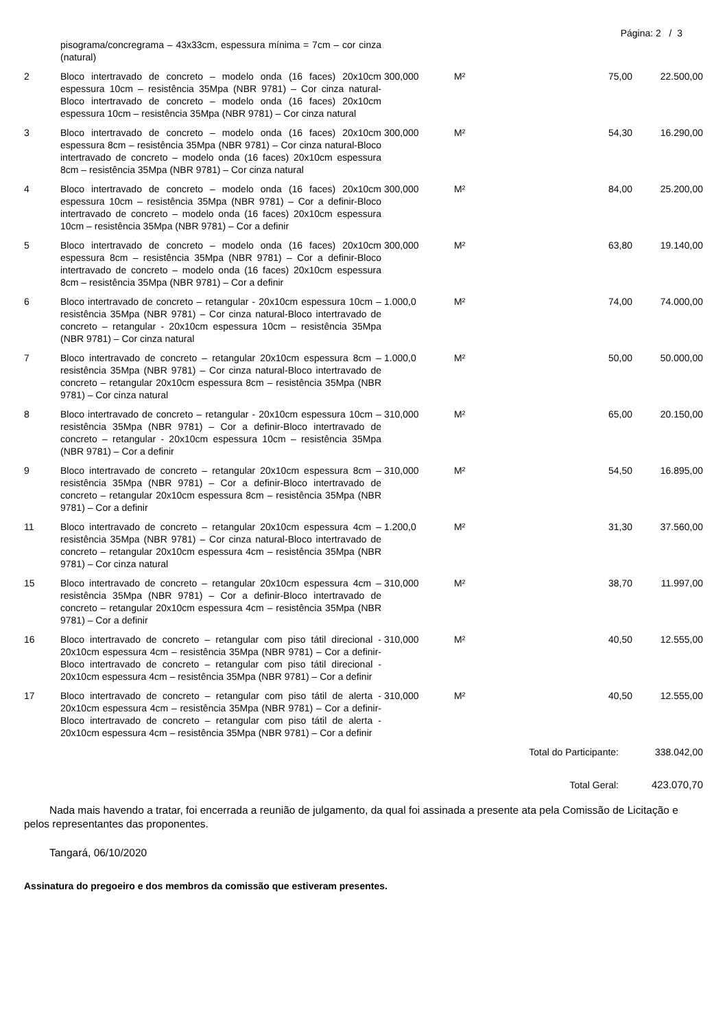Página: 2 / 3
| | pisograma/concregrama – 43x33cm, espessura mínima = 7cm – cor cinza (natural) | | | | |
| 2 | Bloco intertravado de concreto – modelo onda (16 faces) 20x10cm espessura 10cm – resistência 35Mpa (NBR 9781) – Cor cinza natural-Bloco intertravado de concreto – modelo onda (16 faces) 20x10cm espessura 10cm – resistência 35Mpa (NBR 9781) – Cor cinza natural | 300,000 | M² | 75,00 | 22.500,00 |
| 3 | Bloco intertravado de concreto – modelo onda (16 faces) 20x10cm espessura 8cm – resistência 35Mpa (NBR 9781) – Cor cinza natural-Bloco intertravado de concreto – modelo onda (16 faces) 20x10cm espessura 8cm – resistência 35Mpa (NBR 9781) – Cor cinza natural | 300,000 | M² | 54,30 | 16.290,00 |
| 4 | Bloco intertravado de concreto – modelo onda (16 faces) 20x10cm espessura 10cm – resistência 35Mpa (NBR 9781) – Cor a definir-Bloco intertravado de concreto – modelo onda (16 faces) 20x10cm espessura 10cm – resistência 35Mpa (NBR 9781) – Cor a definir | 300,000 | M² | 84,00 | 25.200,00 |
| 5 | Bloco intertravado de concreto – modelo onda (16 faces) 20x10cm espessura 8cm – resistência 35Mpa (NBR 9781) – Cor a definir-Bloco intertravado de concreto – modelo onda (16 faces) 20x10cm espessura 8cm – resistência 35Mpa (NBR 9781) – Cor a definir | 300,000 | M² | 63,80 | 19.140,00 |
| 6 | Bloco intertravado de concreto – retangular - 20x10cm espessura 10cm – resistência 35Mpa (NBR 9781) – Cor cinza natural-Bloco intertravado de concreto – retangular - 20x10cm espessura 10cm – resistência 35Mpa (NBR 9781) – Cor cinza natural | 1.000,0 | M² | 74,00 | 74.000,00 |
| 7 | Bloco intertravado de concreto – retangular 20x10cm espessura 8cm – resistência 35Mpa (NBR 9781) – Cor cinza natural-Bloco intertravado de concreto – retangular 20x10cm espessura 8cm – resistência 35Mpa (NBR 9781) – Cor cinza natural | 1.000,0 | M² | 50,00 | 50.000,00 |
| 8 | Bloco intertravado de concreto – retangular - 20x10cm espessura 10cm – resistência 35Mpa (NBR 9781) – Cor a definir-Bloco intertravado de concreto – retangular - 20x10cm espessura 10cm – resistência 35Mpa (NBR 9781) – Cor a definir | 310,000 | M² | 65,00 | 20.150,00 |
| 9 | Bloco intertravado de concreto – retangular 20x10cm espessura 8cm – resistência 35Mpa (NBR 9781) – Cor a definir-Bloco intertravado de concreto – retangular 20x10cm espessura 8cm – resistência 35Mpa (NBR 9781) – Cor a definir | 310,000 | M² | 54,50 | 16.895,00 |
| 11 | Bloco intertravado de concreto – retangular 20x10cm espessura 4cm – resistência 35Mpa (NBR 9781) – Cor cinza natural-Bloco intertravado de concreto – retangular 20x10cm espessura 4cm – resistência 35Mpa (NBR 9781) – Cor cinza natural | 1.200,0 | M² | 31,30 | 37.560,00 |
| 15 | Bloco intertravado de concreto – retangular 20x10cm espessura 4cm – resistência 35Mpa (NBR 9781) – Cor a definir-Bloco intertravado de concreto – retangular 20x10cm espessura 4cm – resistência 35Mpa (NBR 9781) – Cor a definir | 310,000 | M² | 38,70 | 11.997,00 |
| 16 | Bloco intertravado de concreto – retangular com piso tátil direcional - 20x10cm espessura 4cm – resistência 35Mpa (NBR 9781) – Cor a definir-Bloco intertravado de concreto – retangular com piso tátil direcional - 20x10cm espessura 4cm – resistência 35Mpa (NBR 9781) – Cor a definir | 310,000 | M² | 40,50 | 12.555,00 |
| 17 | Bloco intertravado de concreto – retangular com piso tátil de alerta - 20x10cm espessura 4cm – resistência 35Mpa (NBR 9781) – Cor a definir-Bloco intertravado de concreto – retangular com piso tátil de alerta - 20x10cm espessura 4cm – resistência 35Mpa (NBR 9781) – Cor a definir | 310,000 | M² | 40,50 | 12.555,00 |
| Total do Participante: | | | | | 338.042,00 |
| Total Geral: | | | | | 423.070,70 |
Nada mais havendo a tratar, foi encerrada a reunião de julgamento, da qual foi assinada a presente ata pela Comissão de Licitação e pelos representantes das proponentes.
Tangará, 06/10/2020
Assinatura do pregoeiro e dos membros da comissão que estiveram presentes.